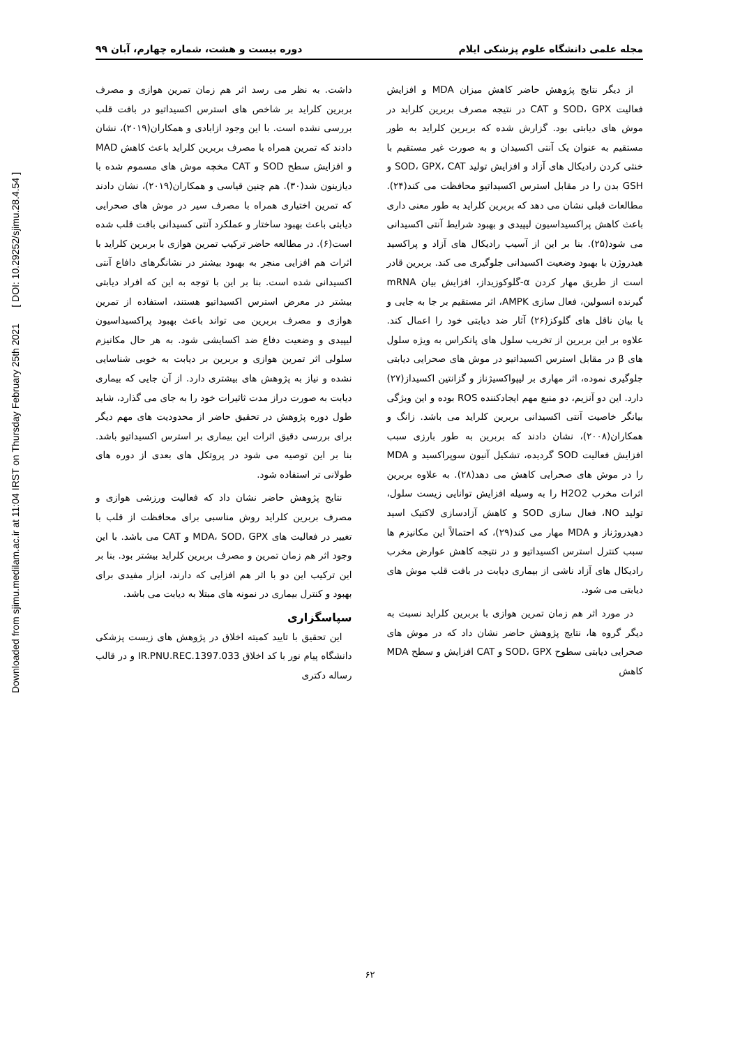Downloaded from sjimu.medilam.ac.ir at 11:04 IRST on Thursday February 25th 2021 [ DOI: 10.29252/sjimu.28.4.54 ]
مجله علمی دانشگاه علوم پزشکی ایلام دوره بیست و هشت، شماره چهارم، آبان ۹۹
از دیگر نتایج پژوهش حاضر کاهش میزان MDA و افزایش فعالیت SOD، GPX و CAT در نتیجه مصرف بربرین کلراید در موش های دیابتی بود. گزارش شده که بربرین کلراید به طور مستقیم به عنوان یک آنتی اکسیدان و به صورت غیر مستقیم با خنثی کردن رادیکال های آزاد و افزایش تولید SOD، GPX، CAT و GSH بدن را در مقابل استرس اکسیداتیو محافظت می کند(۲۴). مطالعات قبلی نشان می دهد که بربرین کلراید به طور معنی داری باعث کاهش پراکسیداسیون لیپیدی و بهبود شرایط آنتی اکسیدانی می شود(۲۵). بنا بر این از آسیب رادیکال های آزاد و پراکسید هیدروژن با بهبود وضعیت اکسیدانی جلوگیری می کند. بربرین قادر است از طریق مهار کردن α-گلوکوزیداز، افزایش بیان mRNA گیرنده انسولین، فعال سازی AMPK، اثر مستقیم بر جا به جایی و یا بیان ناقل های گلوکز(۲۶) آثار ضد دیابتی خود را اعمال کند. علاوه بر این بربرین از تخریب سلول های پانکراس به ویژه سلول های β در مقابل استرس اکسیداتیو در موش های صحرایی دیابتی جلوگیری نموده، اثر مهاری بر لیپواکسیژناز و گزانتین اکسیداز(۲۷) دارد. این دو آنزیم، دو منبع مهم ایجادکننده ROS بوده و این ویژگی بیانگر خاصیت آنتی اکسیدانی بربرین کلراید می باشد. زانگ و همکاران(۲۰۰۸)، نشان دادند که بربرین به طور بارزی سبب افزایش فعالیت SOD گردیده، تشکیل آنیون سوپراکسید و MDA را در موش های صحرایی کاهش می دهد(۲۸). به علاوه بربرین اثرات مخرب H2O2 را به وسیله افزایش توانایی زیست سلول، تولید NO، فعال سازی SOD و کاهش آزادسازی لاکتیک اسید دهیدروژناز و MDA مهار می کند(۲۹)، که احتمالاً این مکانیزم ها سبب کنترل استرس اکسیداتیو و در نتیجه کاهش عوارض مخرب رادیکال های آزاد ناشی از بیماری دیابت در بافت قلب موش های دیابتی می شود.
در مورد اثر هم زمان تمرین هوازی با بربرین کلراید نسبت به دیگر گروه ها، نتایج پژوهش حاضر نشان داد که در موش های صحرایی دیابتی سطوح SOD، GPX و CAT افزایش و سطح MDA کاهش
داشت. به نظر می رسد اثر هم زمان تمرین هوازی و مصرف بربرین کلراید بر شاخص های استرس اکسیداتیو در بافت قلب بررسی نشده است. با این وجود ازابادی و همکاران(۲۰۱۹)، نشان دادند که تمرین همراه با مصرف بربرین کلراید باعث کاهش MAD و افزایش سطح SOD و CAT مخچه موش های مسموم شده با دیازینون شد(۳۰). هم چنین قیاسی و همکاران(۲۰۱۹)، نشان دادند که تمرین اختیاری همراه با مصرف سیر در موش های صحرایی دیابتی باعث بهبود ساختار و عملکرد آنتی کسیدانی بافت قلب شده است(۶). در مطالعه حاضر ترکیب تمرین هوازی با بربرین کلراید با اثرات هم افزایی منجر به بهبود بیشتر در نشانگرهای دافاع آنتی اکسیدانی شده است. بنا بر این با توجه به این که افراد دیابتی بیشتر در معرض استرس اکسیداتیو هستند، استفاده از تمرین هوازی و مصرف بربرین می تواند باعث بهبود پراکسیداسیون لیپیدی و وضعیت دفاع ضد اکسایشی شود. به هر حال مکانیزم سلولی اثر تمرین هوازی و بربرین بر دیابت به خوبی شناسایی نشده و نیاز به پژوهش های بیشتری دارد. از آن جایی که بیماری دیابت به صورت دراز مدت ثاثیرات خود را به جای می گذارد، شاید طول دوره پژوهش در تحقیق حاضر از محدودیت های مهم دیگر برای بررسی دقیق اثرات این بیماری بر استرس اکسیداتیو باشد. بنا بر این توصیه می شود در پروتکل های بعدی از دوره های طولانی تر استفاده شود.
نتایج پژوهش حاضر نشان داد که فعالیت ورزشی هوازی و مصرف بربرین کلراید روش مناسبی برای محافظت از قلب با تغییر در فعالیت های MDA، SOD، GPX و CAT می باشد. با این وجود اثر هم زمان تمرین و مصرف بربرین کلراید بیشتر بود. بنا بر این ترکیب این دو با اثر هم افزایی که دارند، ابزار مفیدی برای بهبود و کنترل بیماری در نمونه های مبتلا به دیابت می باشد.
سپاسگزاری
این تحقیق با تایید کمیته اخلاق در پژوهش های زیست پزشکی دانشگاه پیام نور با کد اخلاق IR.PNU.REC.1397.033 و در قالب رساله دکتری
۶۲